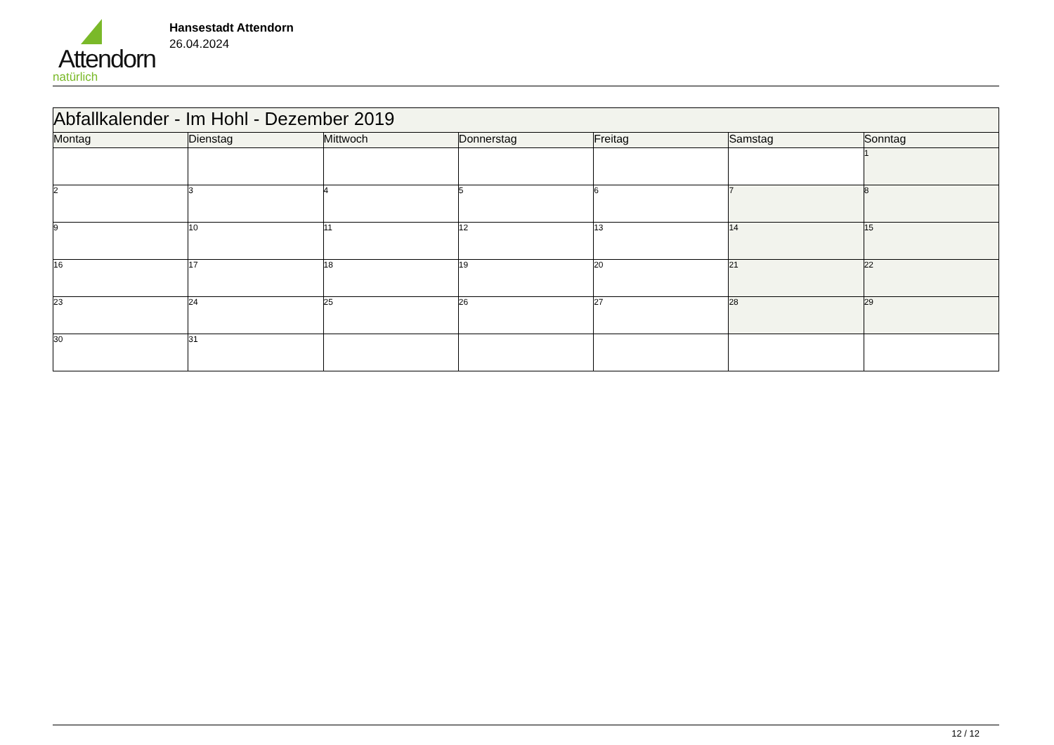Attendorn
natürlich
Hansestadt Attendorn
26.04.2024
| Abfallkalender - Im Hohl - Dezember 2019 | | | | | | |
| Montag | Dienstag | Mittwoch | Donnerstag | Freitag | Samstag | Sonntag |
| | | | | | | 1 |
| 2 | 3 | 4 | 5 | 6 | 7 | 8 |
| 9 | 10 | 11 | 12 | 13 | 14 | 15 |
| 16 | 17 | 18 | 19 | 20 | 21 | 22 |
| 23 | 24 | 25 | 26 | 27 | 28 | 29 |
| 30 | 31 | | | | | |
12 / 12